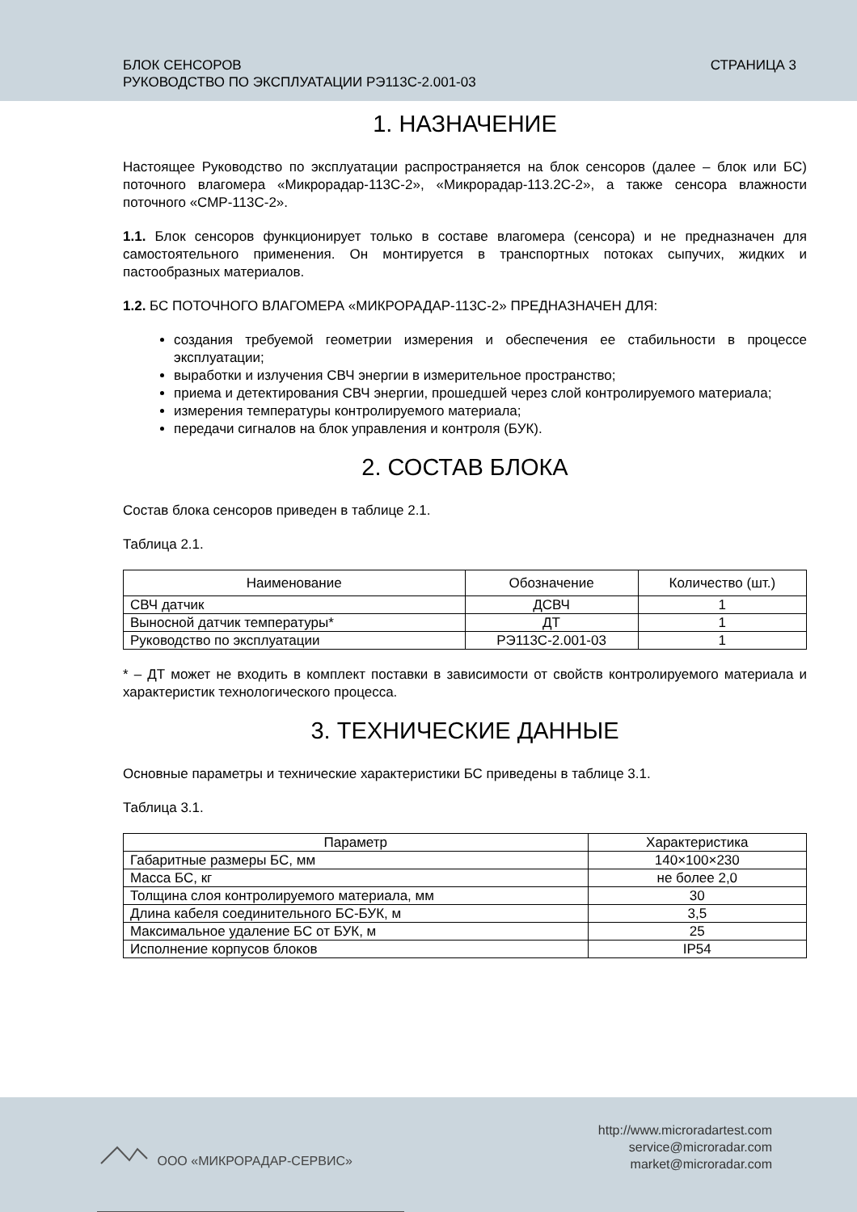БЛОК СЕНСОРОВ
РУКОВОДСТВО ПО ЭКСПЛУАТАЦИИ РЭ113С-2.001-03
СТРАНИЦА 3
1. НАЗНАЧЕНИЕ
Настоящее Руководство по эксплуатации распространяется на блок сенсоров (далее – блок или БС) поточного влагомера «Микрорадар-113С-2», «Микрорадар-113.2С-2», а также сенсора влажности поточного «СМР-113С-2».
1.1. Блок сенсоров функционирует только в составе влагомера (сенсора) и не предназначен для самостоятельного применения. Он монтируется в транспортных потоках сыпучих, жидких и пастообразных материалов.
1.2. БС ПОТОЧНОГО ВЛАГОМЕРА «МИКРОРАДАР-113С-2» ПРЕДНАЗНАЧЕН ДЛЯ:
создания требуемой геометрии измерения и обеспечения ее стабильности в процессе эксплуатации;
выработки и излучения СВЧ энергии в измерительное пространство;
приема и детектирования СВЧ энергии, прошедшей через слой контролируемого материала;
измерения температуры контролируемого материала;
передачи сигналов на блок управления и контроля (БУК).
2. СОСТАВ БЛОКА
Состав блока сенсоров приведен в таблице 2.1.
Таблица 2.1.
| Наименование | Обозначение | Количество (шт.) |
| --- | --- | --- |
| СВЧ датчик | ДСВЧ | 1 |
| Выносной датчик температуры* | ДТ | 1 |
| Руководство по эксплуатации | РЭ113С-2.001-03 | 1 |
* – ДТ может не входить в комплект поставки в зависимости от свойств контролируемого материала и характеристик технологического процесса.
3. ТЕХНИЧЕСКИЕ ДАННЫЕ
Основные параметры и технические характеристики БС приведены в таблице 3.1.
Таблица 3.1.
| Параметр | Характеристика |
| --- | --- |
| Габаритные размеры БС, мм | 140×100×230 |
| Масса БС, кг | не более 2,0 |
| Толщина слоя контролируемого материала, мм | 30 |
| Длина кабеля соединительного БС-БУК, м | 3,5 |
| Максимальное удаление БС от БУК, м | 25 |
| Исполнение корпусов блоков | IP54 |
ООО «МИКРОРАДАР-СЕРВИС»
http://www.microradartest.com
service@microradar.com
market@microradar.com